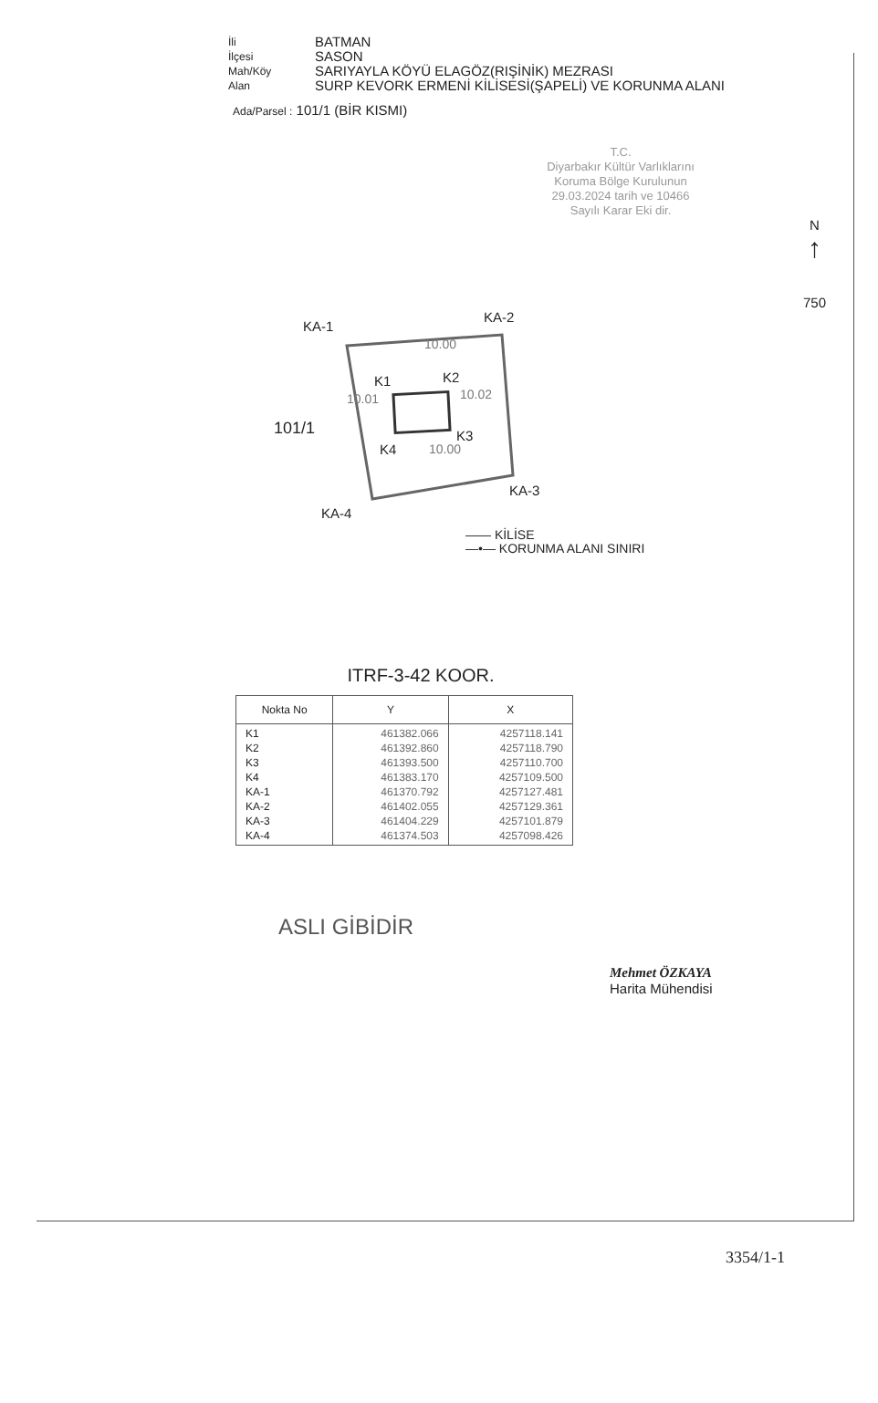İli
BATMAN
İlçesi
SASON
Mah/Köy
SARIYAYLA KÖYÜ ELAGÖZ(RIŞİNİK) MEZRASI
Alan
SURP KEVORK ERMENİ KİLİSESİ(ŞAPELİ) VE KORUNMA ALANI
Ada/Parsel : 101/1 (BİR KISMI)
T.C.
Diyarbakır Kültür Varlıklarını
Koruma Bölge Kurulunun
29.03.2024 tarih ve 10466
Sayılı Karar Eki dir.
N
↑
750
KA-1
KA-2
101/1
K1 K2
10.01 10.02
10.00
10.00
K4
K3
KA-3
KA-4
—— KİLİSE
—•— KORUNMA ALANI SINIRI
ITRF-3-42 KOOR.
| Nokta No | Y | X |
| --- | --- | --- |
| K1 K2 K3 K4 KA-1 KA-2 KA-3 KA-4 | 461382.066 461392.860 461393.500 461383.170 461370.792 461402.055 461404.229 461374.503 | 4257118.141 4257118.790 4257110.700 4257109.500 4257127.481 4257129.361 4257101.879 4257098.426 |
Mehmet ÖZKAYA
Harita Mühendisi
ASLI GİBİDİR
3354/1-1